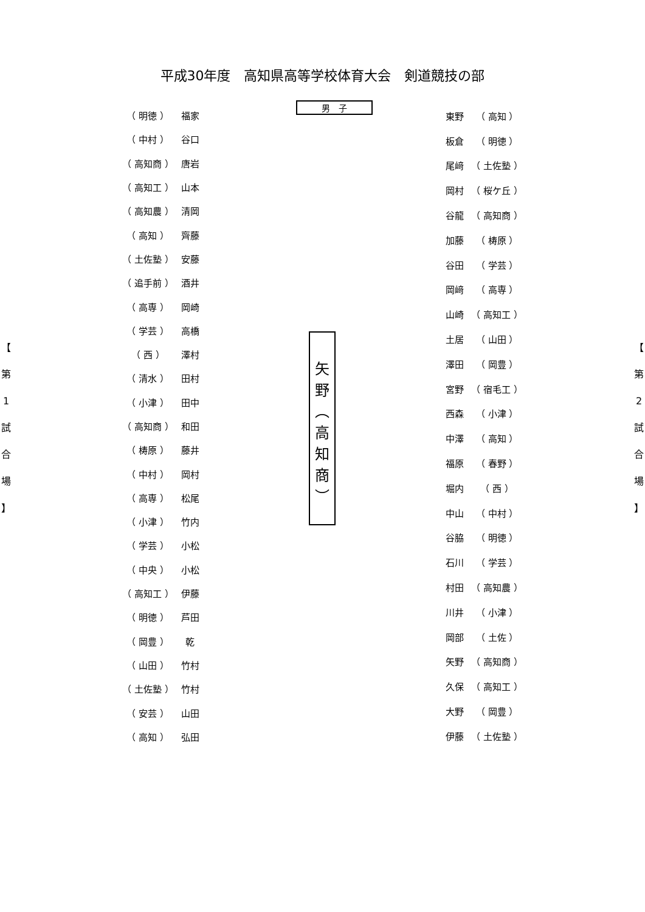平成30年度　高知県高等学校体育大会　剣道競技の部
男　子
【
第
1
試
合
場
】
| （ 明徳 ） | 福家 |
| （ 中村 ） | 谷口 |
| （ 高知商 ） | 唐岩 |
| （ 高知工 ） | 山本 |
| （ 高知農 ） | 清岡 |
| （ 高知 ） | 齊藤 |
| （ 土佐塾 ） | 安藤 |
| （ 追手前 ） | 酒井 |
| （ 高専 ） | 岡崎 |
| （ 学芸 ） | 高橋 |
| （ 西 ） | 澤村 |
| （ 清水 ） | 田村 |
| （ 小津 ） | 田中 |
| （ 高知商 ） | 和田 |
| （ 梼原 ） | 藤井 |
| （ 中村 ） | 岡村 |
| （ 高専 ） | 松尾 |
| （ 小津 ） | 竹内 |
| （ 学芸 ） | 小松 |
| （ 中央 ） | 小松 |
| （ 高知工 ） | 伊藤 |
| （ 明徳 ） | 芦田 |
| （ 岡豊 ） | 乾 |
| （ 山田 ） | 竹村 |
| （ 土佐塾 ） | 竹村 |
| （ 安芸 ） | 山田 |
| （ 高知 ） | 弘田 |
矢
野
︵
高
知
商
︶
| 東野 | （ 高知 ） |
| 板倉 | （ 明徳 ） |
| 尾﨑 | （ 土佐塾 ） |
| 岡村 | （ 桜ケ丘 ） |
| 谷龍 | （ 高知商 ） |
| 加藤 | （ 梼原 ） |
| 谷田 | （ 学芸 ） |
| 岡﨑 | （ 高専 ） |
| 山崎 | （ 高知工 ） |
| 土居 | （ 山田 ） |
| 澤田 | （ 岡豊 ） |
| 宮野 | （ 宿毛工 ） |
| 西森 | （ 小津 ） |
| 中澤 | （ 高知 ） |
| 福原 | （ 春野 ） |
| 堀内 | （ 西 ） |
| 中山 | （ 中村 ） |
| 谷脇 | （ 明徳 ） |
| 石川 | （ 学芸 ） |
| 村田 | （ 高知農 ） |
| 川井 | （ 小津 ） |
| 岡部 | （ 土佐 ） |
| 矢野 | （ 高知商 ） |
| 久保 | （ 高知工 ） |
| 大野 | （ 岡豊 ） |
| 伊藤 | （ 土佐塾 ） |
【
第
2
試
合
場
】